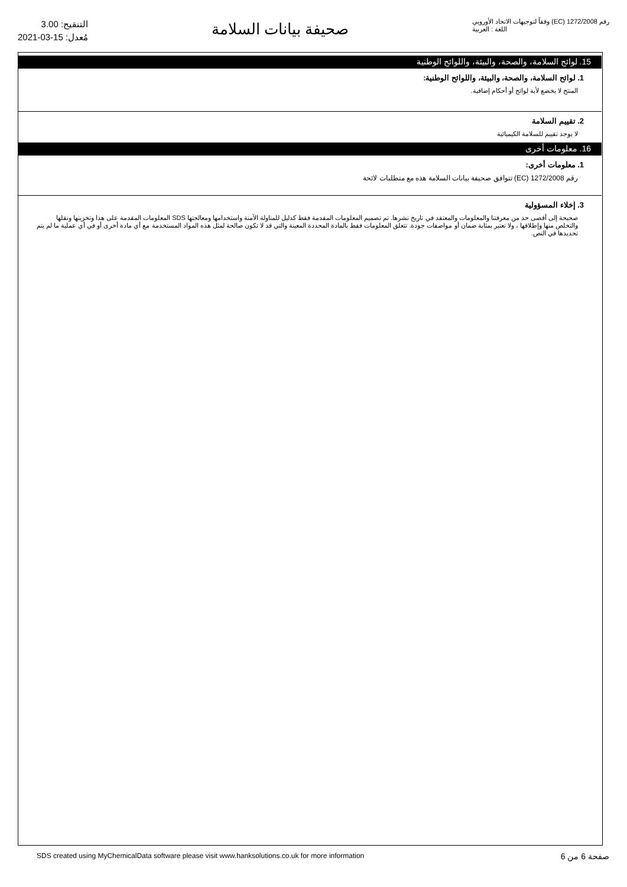التنقيح: 3.00
مُعدل: 15-03-2021
صحيفة بيانات السلامة
رقم 1272/2008 (EC) وفقاً لتوجيهات الاتحاد الأوروبي
اللغة : العربية
15. لوائح السلامة، والصحة، والبيئة، واللوائح الوطنية
1. لوائح السلامة، والصحة، والبيئة، واللوائح الوطنية:
المنتج لا يخضع لأية لوائح أو أحكام إضافية.
2. تقييم السلامة
لا يوجد تقييم للسلامة الكيميائية
16. معلومات أخرى
1. معلومات أخرى:
رقم 1272/2008 (EC) تتوافق صحيفة بيانات السلامة هذه مع متطلبات لائحة
3. إخلاء المسؤولية
صحيحة إلى أقصى حد من معرفتنا والمعلومات والمعتقد في تاريخ نشرها. تم تصميم المعلومات المقدمة فقط كدليل للمناولة الآمنة واستخدامها ومعالجتها SDS المعلومات المقدمة على هذا وتخزينها ونقلها والتخلص منها وإطلاقها ، ولا تعتبر بمثابة ضمان أو مواصفات جودة. تتعلق المعلومات فقط بالمادة المحددة المعينة والتي قد لا تكون صالحة لمثل هذه المواد المستخدمة مع أي مادة أخرى أو في أي عملية ما لم يتم تحديدها في النص.
SDS created using MyChemicalData software please visit www.hanksolutions.co.uk for more information صفحة 6 من 6